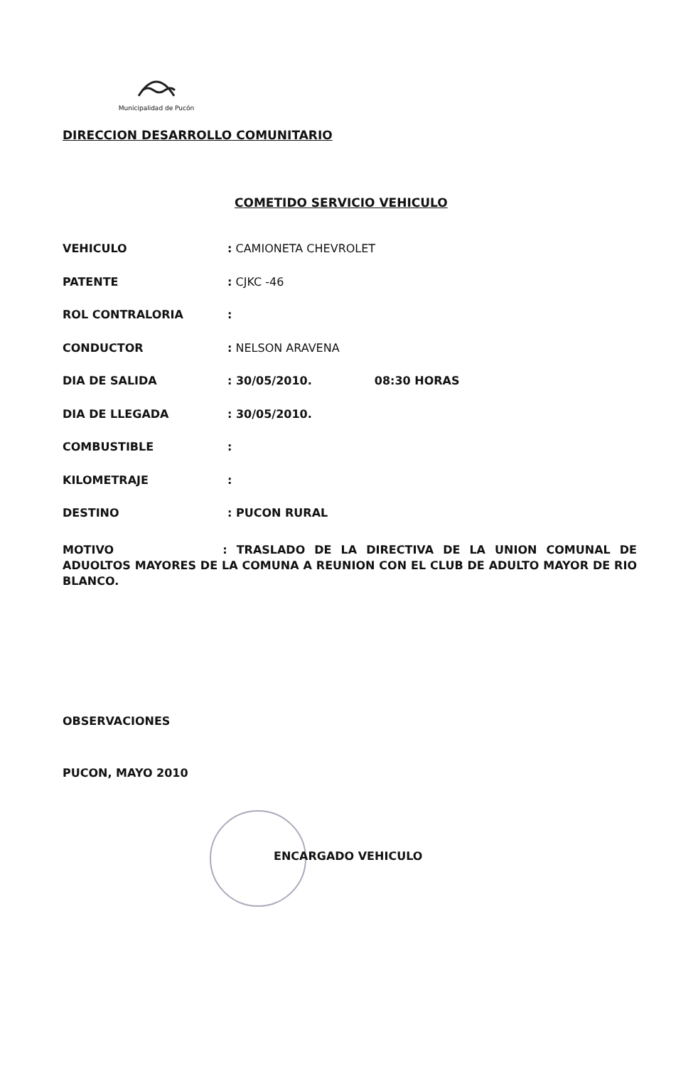Municipalidad de Pucón
DIRECCION DESARROLLO COMUNITARIO
COMETIDO SERVICIO VEHICULO
VEHICULO: CAMIONETA CHEVROLET
PATENTE: CJKC -46
ROL CONTRALORIA:
CONDUCTOR: NELSON ARAVENA
DIA DE SALIDA: 30/05/2010. 08:30 HORAS
DIA DE LLEGADA: 30/05/2010.
COMBUSTIBLE:
KILOMETRAJE:
DESTINO: PUCON RURAL
MOTIVO : TRASLADO DE LA DIRECTIVA DE LA UNION COMUNAL DE ADUOLTOS MAYORES DE LA COMUNA A REUNION CON EL CLUB DE ADULTO MAYOR DE RIO BLANCO.
OBSERVACIONES
PUCON, MAYO 2010
ENCARGADO VEHICULO